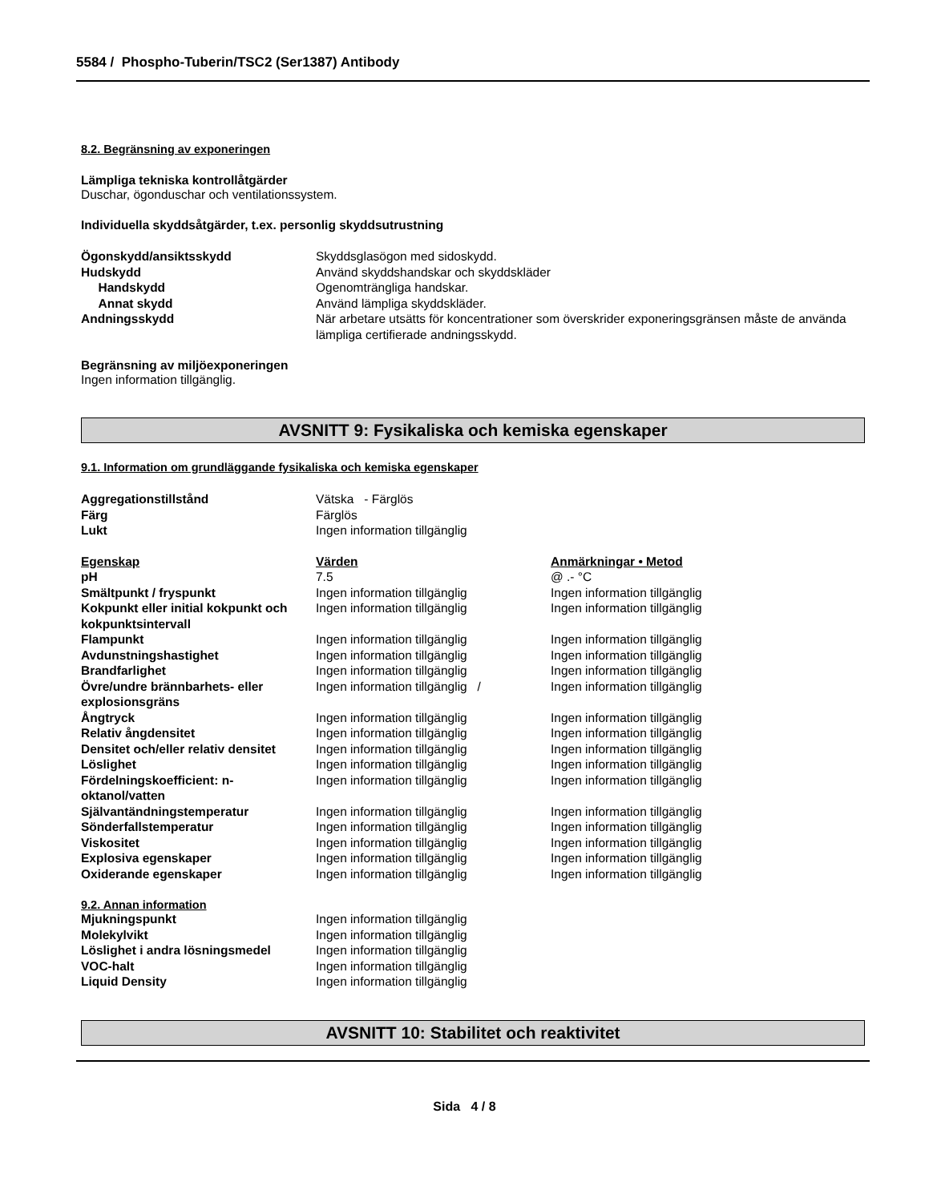5584 / Phospho-Tuberin/TSC2 (Ser1387) Antibody
8.2. Begränsning av exponeringen
Lämpliga tekniska kontrollåtgärder
Duschar, ögonduschar och ventilationssystem.
Individuella skyddsåtgärder, t.ex. personlig skyddsutrustning
| Ögonskydd/ansiktsskydd | Skyddsglasögon med sidoskydd. |
| Hudskydd | Använd skyddshandskar och skyddskläder |
| Handskydd | Ogenomträngliga handskar. |
| Annat skydd | Använd lämpliga skyddskläder. |
| Andningsskydd | När arbetare utsätts för koncentrationer som överskrider exponeringsgränsen måste de använda lämpliga certifierade andningsskydd. |
Begränsning av miljöexponeringen
Ingen information tillgänglig.
AVSNITT 9: Fysikaliska och kemiska egenskaper
9.1. Information om grundläggande fysikaliska och kemiska egenskaper
| Aggregationstillstånd | Vätska - Färglös |
| Färg | Färglös |
| Lukt | Ingen information tillgänglig |
| Egenskap | Värden | Anmärkningar • Metod |
| pH | 7.5 | @ .- °C |
| Smältpunkt / fryspunkt | Ingen information tillgänglig | Ingen information tillgänglig |
| Kokpunkt eller initial kokpunkt och kokpunktsintervall | Ingen information tillgänglig | Ingen information tillgänglig |
| Flampunkt | Ingen information tillgänglig | Ingen information tillgänglig |
| Avdunstningshastighet | Ingen information tillgänglig | Ingen information tillgänglig |
| Brandfarlighet | Ingen information tillgänglig | Ingen information tillgänglig |
| Övre/undre brännbarhets- eller explosionsgräns | Ingen information tillgänglig / | Ingen information tillgänglig |
| Ångtryck | Ingen information tillgänglig | Ingen information tillgänglig |
| Relativ ångdensitet | Ingen information tillgänglig | Ingen information tillgänglig |
| Densitet och/eller relativ densitet | Ingen information tillgänglig | Ingen information tillgänglig |
| Löslighet | Ingen information tillgänglig | Ingen information tillgänglig |
| Fördelningskoefficient: n-oktanol/vatten | Ingen information tillgänglig | Ingen information tillgänglig |
| Självantändningstemperatur | Ingen information tillgänglig | Ingen information tillgänglig |
| Sönderfallstemperatur | Ingen information tillgänglig | Ingen information tillgänglig |
| Viskositet | Ingen information tillgänglig | Ingen information tillgänglig |
| Explosiva egenskaper | Ingen information tillgänglig | Ingen information tillgänglig |
| Oxiderande egenskaper | Ingen information tillgänglig | Ingen information tillgänglig |
9.2. Annan information
| Mjukningspunkt | Ingen information tillgänglig |
| Molekylvikt | Ingen information tillgänglig |
| Löslighet i andra lösningsmedel | Ingen information tillgänglig |
| VOC-halt | Ingen information tillgänglig |
| Liquid Density | Ingen information tillgänglig |
AVSNITT 10: Stabilitet och reaktivitet
Sida 4 / 8